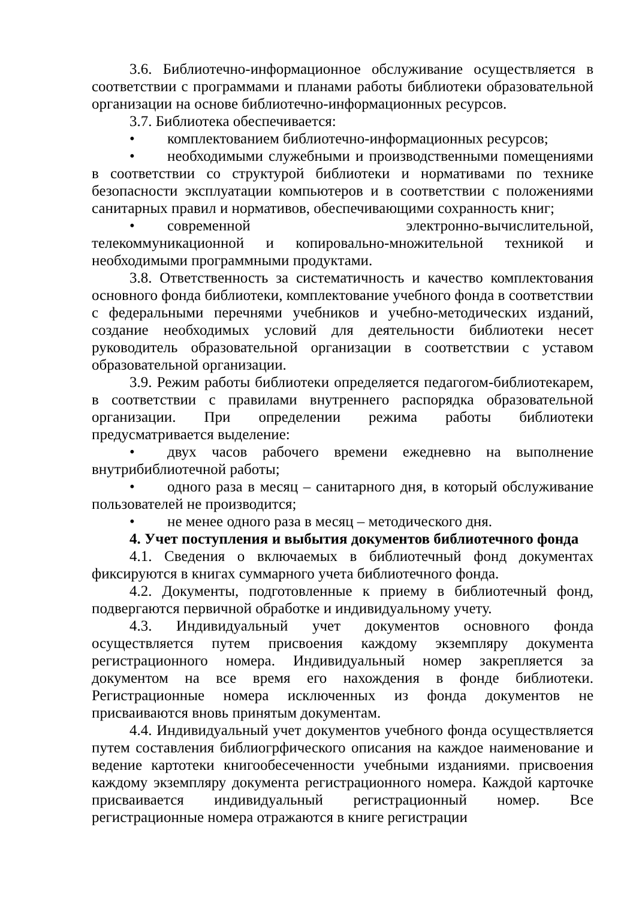3.6. Библиотечно-информационное обслуживание осуществляется в соответствии с программами и планами работы библиотеки образовательной организации на основе библиотечно-информационных ресурсов.
3.7. Библиотека обеспечивается:
• комплектованием библиотечно-информационных ресурсов;
• необходимыми служебными и производственными помещениями в соответствии со структурой библиотеки и нормативами по технике безопасности эксплуатации компьютеров и в соответствии с положениями санитарных правил и нормативов, обеспечивающими сохранность книг;
• современной электронно-вычислительной, телекоммуникационной и копировально-множительной техникой и необходимыми программными продуктами.
3.8. Ответственность за систематичность и качество комплектования основного фонда библиотеки, комплектование учебного фонда в соответствии с федеральными перечнями учебников и учебно-методических изданий, создание необходимых условий для деятельности библиотеки несет руководитель образовательной организации в соответствии с уставом образовательной организации.
3.9. Режим работы библиотеки определяется педагогом-библиотекарем, в соответствии с правилами внутреннего распорядка образовательной организации. При определении режима работы библиотеки предусматривается выделение:
• двух часов рабочего времени ежедневно на выполнение внутрибиблиотечной работы;
• одного раза в месяц – санитарного дня, в который обслуживание пользователей не производится;
• не менее одного раза в месяц – методического дня.
4. Учет поступления и выбытия документов библиотечного фонда
4.1. Сведения о включаемых в библиотечный фонд документах фиксируются в книгах суммарного учета библиотечного фонда.
4.2. Документы, подготовленные к приему в библиотечный фонд, подвергаются первичной обработке и индивидуальному учету.
4.3. Индивидуальный учет документов основного фонда осуществляется путем присвоения каждому экземпляру документа регистрационного номера. Индивидуальный номер закрепляется за документом на все время его нахождения в фонде библиотеки. Регистрационные номера исключенных из фонда документов не присваиваются вновь принятым документам.
4.4. Индивидуальный учет документов учебного фонда осуществляется путем составления библиогрфического описания на каждое наименование и ведение картотеки книгообесеченности учебными изданиями. присвоения каждому экземпляру документа регистрационного номера. Каждой карточке присваивается индивидуальный регистрационный номер. Все регистрационные номера отражаются в книге регистрации